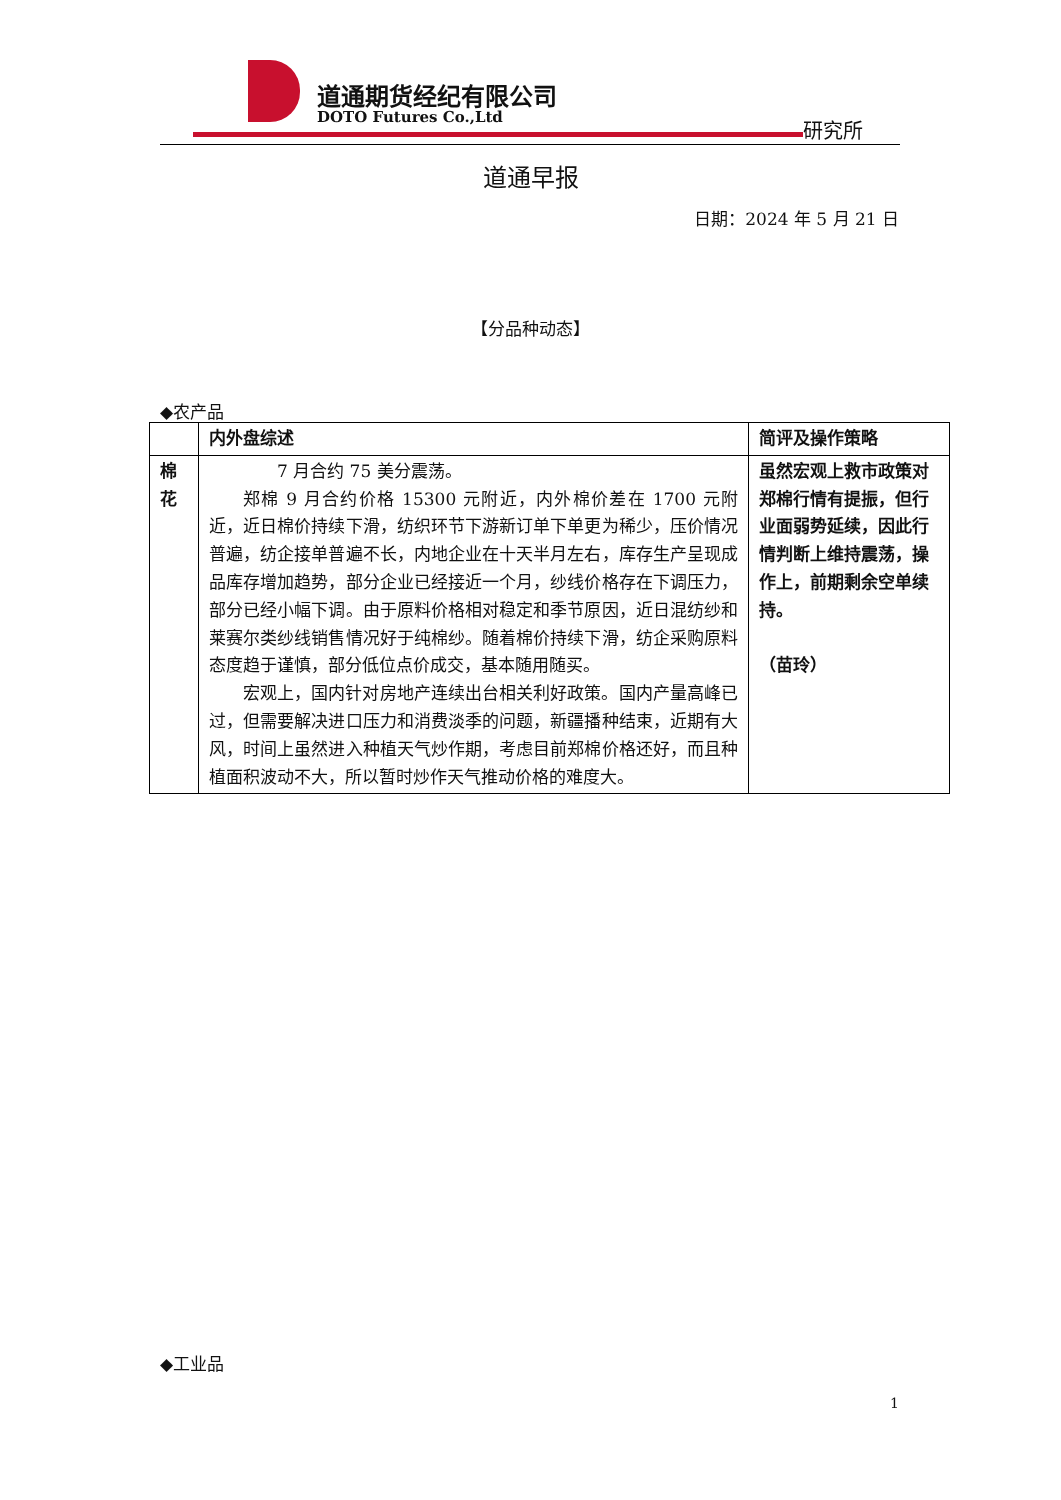道通期货经纪有限公司
DOTO Futures Co.,Ltd 研究所
道通早报
日期：2024 年 5 月 21 日
【分品种动态】
◆农产品
| | 内外盘综述 | 简评及操作策略 |
| --- | --- | --- |
| 棉花 | 7 月合约 75 美分震荡。 郑棉 9 月合约价格 15300 元附近，内外棉价差在 1700 元附近，近日棉价持续下滑，纺织环节下游新订单下单更为稀少，压价情况普遍，纺企接单普遍不长，内地企业在十天半月左右，库存生产呈现成品库存增加趋势，部分企业已经接近一个月，纱线价格存在下调压力，部分已经小幅下调。由于原料价格相对稳定和季节原因，近日混纺纱和莱赛尔类纱线销售情况好于纯棉纱。随着棉价持续下滑，纺企采购原料态度趋于谨慎，部分低位点价成交，基本随用随买。 宏观上，国内针对房地产连续出台相关利好政策。国内产量高峰已过，但需要解决进口压力和消费淡季的问题，新疆播种结束，近期有大风，时间上虽然进入种植天气炒作期，考虑目前郑棉价格还好，而且种植面积波动不大，所以暂时炒作天气推动价格的难度大。 | 虽然宏观上救市政策对郑棉行情有提振，但行业面弱势延续，因此行情判断上维持震荡，操作上，前期剩余空单续持。 （苗玲） |
◆工业品
1